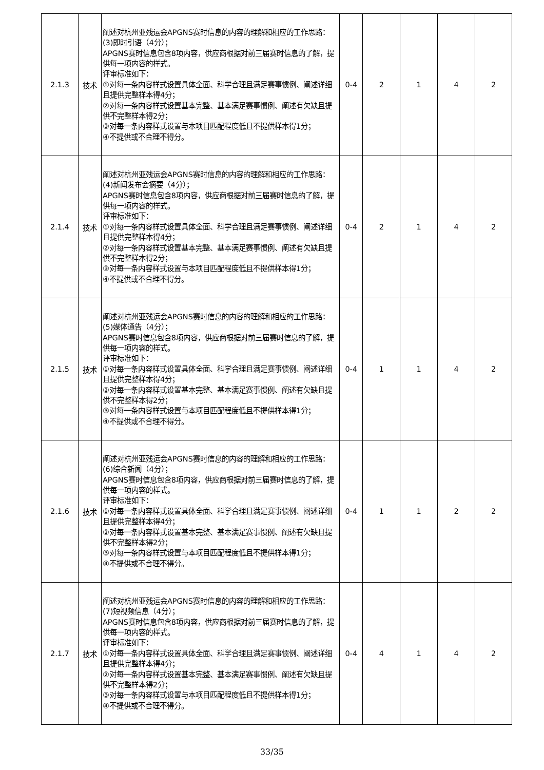| 2.1.3 | 技术 | 阐述对杭州亚残运会APGNS赛时信息的内容的理解和相应的工作思路： (3)即时引语（4分）； APGNS赛时信息包含8项内容，供应商根据对前三届赛时信息的了解，提供每一项内容的样式。 评审标准如下： ①对每一条内容样式设置具体全面、科学合理且满足赛事惯例、阐述详细且提供完整样本得4分； ②对每一条内容样式设置基本完整、基本满足赛事惯例、阐述有欠缺且提供不完整样本得2分； ③对每一条内容样式设置与本项目匹配程度低且不提供样本得1分； ④不提供或不合理不得分。 | 0-4 | 2 | 1 | 4 | 2 |
| 2.1.4 | 技术 | 阐述对杭州亚残运会APGNS赛时信息的内容的理解和相应的工作思路： (4)新闻发布会摘要（4分）； APGNS赛时信息包含8项内容，供应商根据对前三届赛时信息的了解，提供每一项内容的样式。 评审标准如下： ①对每一条内容样式设置具体全面、科学合理且满足赛事惯例、阐述详细且提供完整样本得4分； ②对每一条内容样式设置基本完整、基本满足赛事惯例、阐述有欠缺且提供不完整样本得2分； ③对每一条内容样式设置与本项目匹配程度低且不提供样本得1分； ④不提供或不合理不得分。 | 0-4 | 2 | 1 | 4 | 2 |
| 2.1.5 | 技术 | 阐述对杭州亚残运会APGNS赛时信息的内容的理解和相应的工作思路： (5)媒体通告（4分）； APGNS赛时信息包含8项内容，供应商根据对前三届赛时信息的了解，提供每一项内容的样式。 评审标准如下： ①对每一条内容样式设置具体全面、科学合理且满足赛事惯例、阐述详细且提供完整样本得4分； ②对每一条内容样式设置基本完整、基本满足赛事惯例、阐述有欠缺且提供不完整样本得2分； ③对每一条内容样式设置与本项目匹配程度低且不提供样本得1分； ④不提供或不合理不得分。 | 0-4 | 1 | 1 | 4 | 2 |
| 2.1.6 | 技术 | 阐述对杭州亚残运会APGNS赛时信息的内容的理解和相应的工作思路： (6)综合新闻（4分）； APGNS赛时信息包含8项内容，供应商根据对前三届赛时信息的了解，提供每一项内容的样式。 评审标准如下： ①对每一条内容样式设置具体全面、科学合理且满足赛事惯例、阐述详细且提供完整样本得4分； ②对每一条内容样式设置基本完整、基本满足赛事惯例、阐述有欠缺且提供不完整样本得2分； ③对每一条内容样式设置与本项目匹配程度低且不提供样本得1分； ④不提供或不合理不得分。 | 0-4 | 1 | 1 | 2 | 2 |
| 2.1.7 | 技术 | 阐述对杭州亚残运会APGNS赛时信息的内容的理解和相应的工作思路： (7)短视频信息（4分）； APGNS赛时信息包含8项内容，供应商根据对前三届赛时信息的了解，提供每一项内容的样式。 评审标准如下： ①对每一条内容样式设置具体全面、科学合理且满足赛事惯例、阐述详细且提供完整样本得4分； ②对每一条内容样式设置基本完整、基本满足赛事惯例、阐述有欠缺且提供不完整样本得2分； ③对每一条内容样式设置与本项目匹配程度低且不提供样本得1分； ④不提供或不合理不得分。 | 0-4 | 4 | 1 | 4 | 2 |
33/35